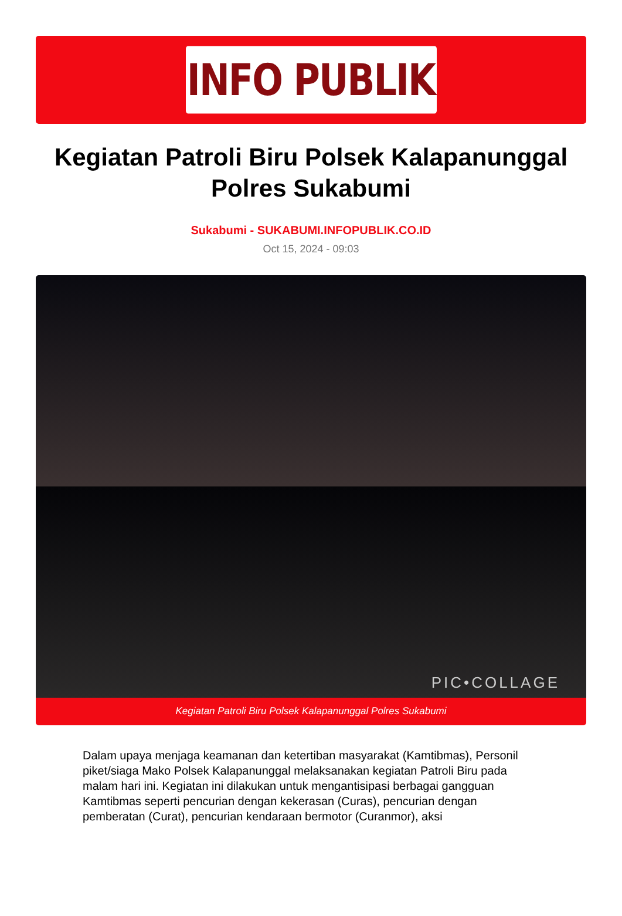INFO PUBLIK
Kegiatan Patroli Biru Polsek Kalapanunggal Polres Sukabumi
Sukabumi - SUKABUMI.INFOPUBLIK.CO.ID
Oct 15, 2024 - 09:03
PIC•COLLAGE
Kegiatan Patroli Biru Polsek Kalapanunggal Polres Sukabumi
Dalam upaya menjaga keamanan dan ketertiban masyarakat (Kamtibmas), Personil piket/siaga Mako Polsek Kalapanunggal melaksanakan kegiatan Patroli Biru pada malam hari ini. Kegiatan ini dilakukan untuk mengantisipasi berbagai gangguan Kamtibmas seperti pencurian dengan kekerasan (Curas), pencurian dengan pemberatan (Curat), pencurian kendaraan bermotor (Curanmor), aksi